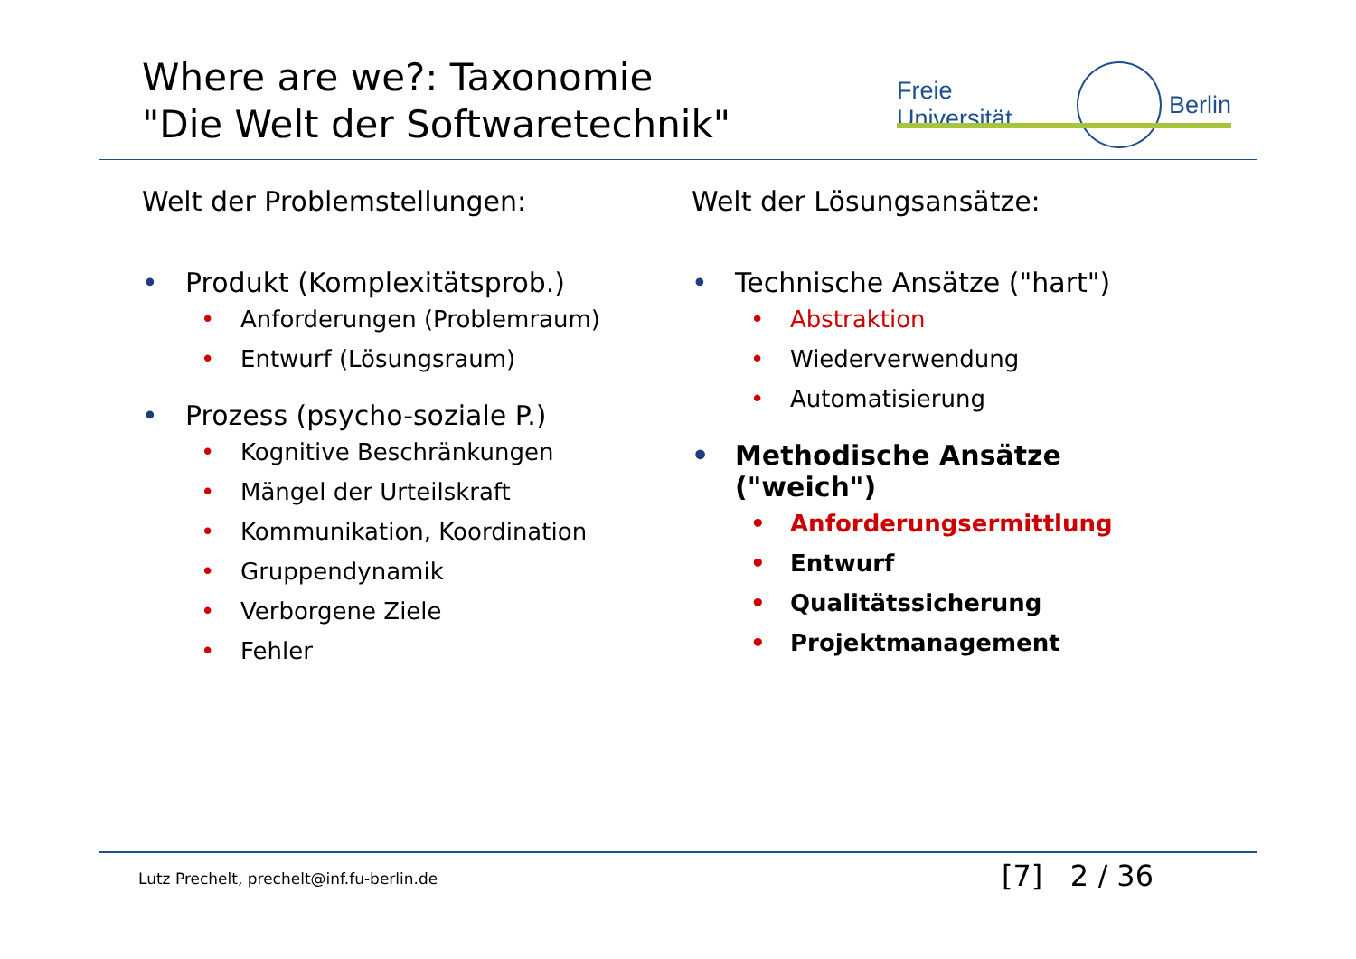Where are we?: Taxonomie
"Die Welt der Softwaretechnik"
Freie Universität
Berlin
Welt der Problemstellungen:
• Produkt (Komplexitätsprob.)
• Anforderungen (Problemraum)
• Entwurf (Lösungsraum)
• Prozess (psycho-soziale P.)
• Kognitive Beschränkungen
• Mängel der Urteilskraft
• Kommunikation, Koordination
• Gruppendynamik
• Verborgene Ziele
• Fehler
Welt der Lösungsansätze:
• Technische Ansätze ("hart")
• Abstraktion
• Wiederverwendung
• Automatisierung
• Methodische Ansätze
("weich")
• Anforderungsermittlung
• Entwurf
• Qualitätssicherung
• Projektmanagement
Lutz Prechelt, prechelt@inf.fu-berlin.de
[7] 2 / 36